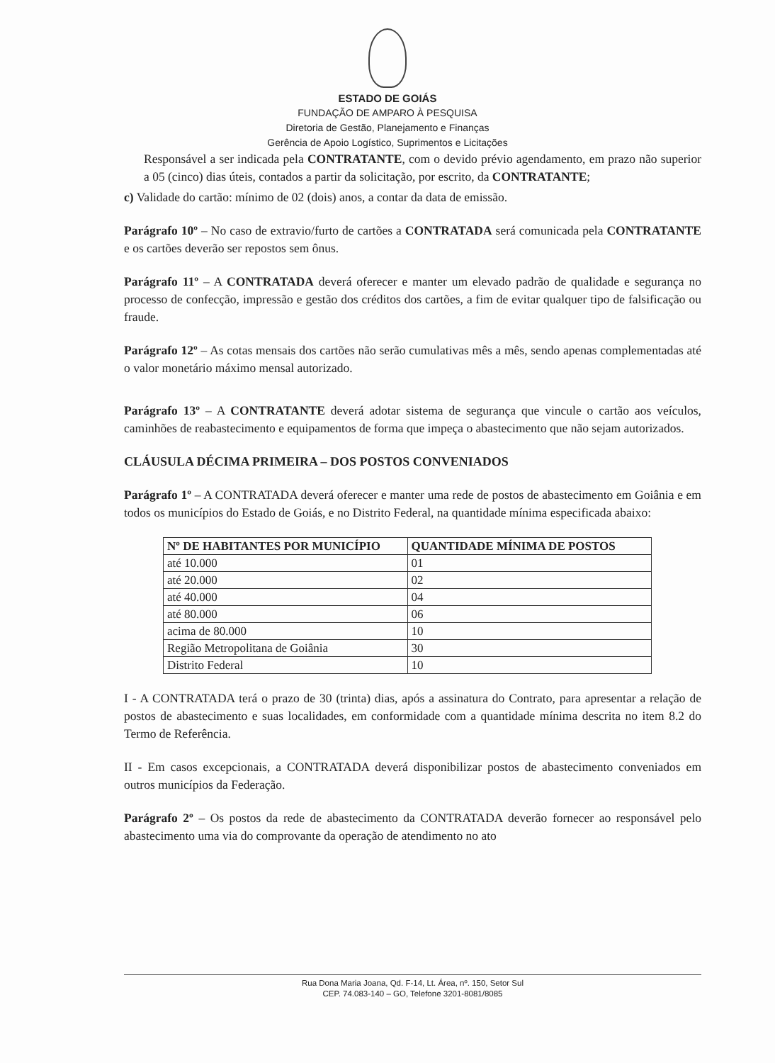ESTADO DE GOIÁS
FUNDAÇÃO DE AMPARO À PESQUISA
Diretoria de Gestão, Planejamento e Finanças
Gerência de Apoio Logístico, Suprimentos e Licitações
Responsável a ser indicada pela CONTRATANTE, com o devido prévio agendamento, em prazo não superior a 05 (cinco) dias úteis, contados a partir da solicitação, por escrito, da CONTRATANTE;
c) Validade do cartão: mínimo de 02 (dois) anos, a contar da data de emissão.
Parágrafo 10º – No caso de extravio/furto de cartões a CONTRATADA será comunicada pela CONTRATANTE e os cartões deverão ser repostos sem ônus.
Parágrafo 11º – A CONTRATADA deverá oferecer e manter um elevado padrão de qualidade e segurança no processo de confecção, impressão e gestão dos créditos dos cartões, a fim de evitar qualquer tipo de falsificação ou fraude.
Parágrafo 12º – As cotas mensais dos cartões não serão cumulativas mês a mês, sendo apenas complementadas até o valor monetário máximo mensal autorizado.
Parágrafo 13º – A CONTRATANTE deverá adotar sistema de segurança que vincule o cartão aos veículos, caminhões de reabastecimento e equipamentos de forma que impeça o abastecimento que não sejam autorizados.
CLÁUSULA DÉCIMA PRIMEIRA – DOS POSTOS CONVENIADOS
Parágrafo 1º – A CONTRATADA deverá oferecer e manter uma rede de postos de abastecimento em Goiânia e em todos os municípios do Estado de Goiás, e no Distrito Federal, na quantidade mínima especificada abaixo:
| Nº DE HABITANTES POR MUNICÍPIO | QUANTIDADE MÍNIMA DE POSTOS |
| --- | --- |
| até 10.000 | 01 |
| até 20.000 | 02 |
| até 40.000 | 04 |
| até 80.000 | 06 |
| acima de 80.000 | 10 |
| Região Metropolitana de Goiânia | 30 |
| Distrito Federal | 10 |
I - A CONTRATADA terá o prazo de 30 (trinta) dias, após a assinatura do Contrato, para apresentar a relação de postos de abastecimento e suas localidades, em conformidade com a quantidade mínima descrita no item 8.2 do Termo de Referência.
II - Em casos excepcionais, a CONTRATADA deverá disponibilizar postos de abastecimento conveniados em outros municípios da Federação.
Parágrafo 2º – Os postos da rede de abastecimento da CONTRATADA deverão fornecer ao responsável pelo abastecimento uma via do comprovante da operação de atendimento no ato
Rua Dona Maria Joana, Qd. F-14, Lt. Área, nº. 150, Setor Sul
CEP. 74.083-140 – GO, Telefone 3201-8081/8085